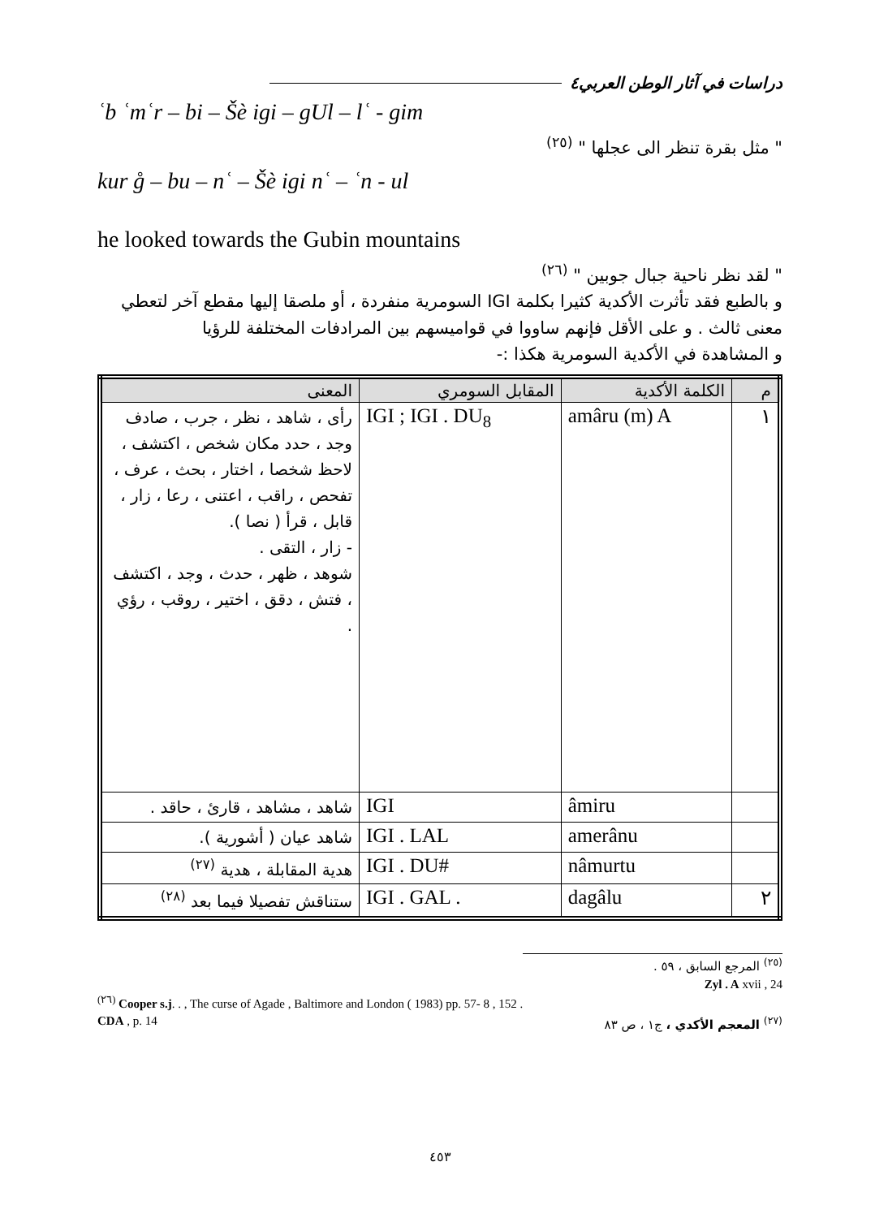دراسات في آثار الوطن العربي٤
ʿb ʿmʿr – bi – Šè igi – gUl – lʿ - gim
" مثل بقرة تنظر الى عجلها " <sup>(٢٥)</sup>
kur g̊ – bu – nʿ – Šè igi nʿ – ʿn - ul
he looked towards the Gubin mountains
" لقد نظر ناحية جبال جوبين " <sup>(٢٦)</sup>
و بالطبع فقد تأثرت الأكدية كثيرا بكلمة IGI السومرية منفردة ، أو ملصقا إليها مقطع آخر لتعطي معنى ثالث . و على الأقل فإنهم ساووا في قواميسهم بين المرادفات المختلفة للرؤيا
و المشاهدة في الأكدية السومرية هكذا :-
| م | الكلمة الأكدية | المقابل السومري | المعنى |
| --- | --- | --- | --- |
| ١ | amâru (m) A | IGI ; IGI . DU<sub>8</sub> | رأى ، شاهد ، نظر ، جرب ، صادف وجد ، حدد مكان شخص ، اكتشف ، لاحظ شخصا ، اختار ، بحث ، عرف ، تفحص ، راقب ، اعتنى ، رعا ، زار ، قابل ، قرأ ( نصا ). - زار ، التقى . شوهد ، ظهر ، حدث ، وجد ، اكتشف ، فتش ، دقق ، اختير ، روقب ، رؤي . |
| | âmiru | IGI | شاهد ، مشاهد ، قارئ ، حاقد . |
| | amerânu | IGI . LAL | شاهد عيان ( أشورية ). |
| | nâmurtu | IGI . DU# | هدية المقابلة ، هدية <sup>(٢٧)</sup> |
| ٢ | dagâlu | IGI . GAL . | ستناقش تفصيلا فيما بعد <sup>(٢٨)</sup> |
<sup>(٢٥)</sup> المرجع السابق ، ٥٩ .
Zyl . A xvii , 24
<sup>(٢٦)</sup> Cooper s.j. . , The curse of Agade , Baltimore and London ( 1983) pp. 57- 8 , 152 .
CDA , p. 14<sup>(٢٧)</sup> المعجم الأكدي ، ج١ ، ص ٨٣
٤٥٣